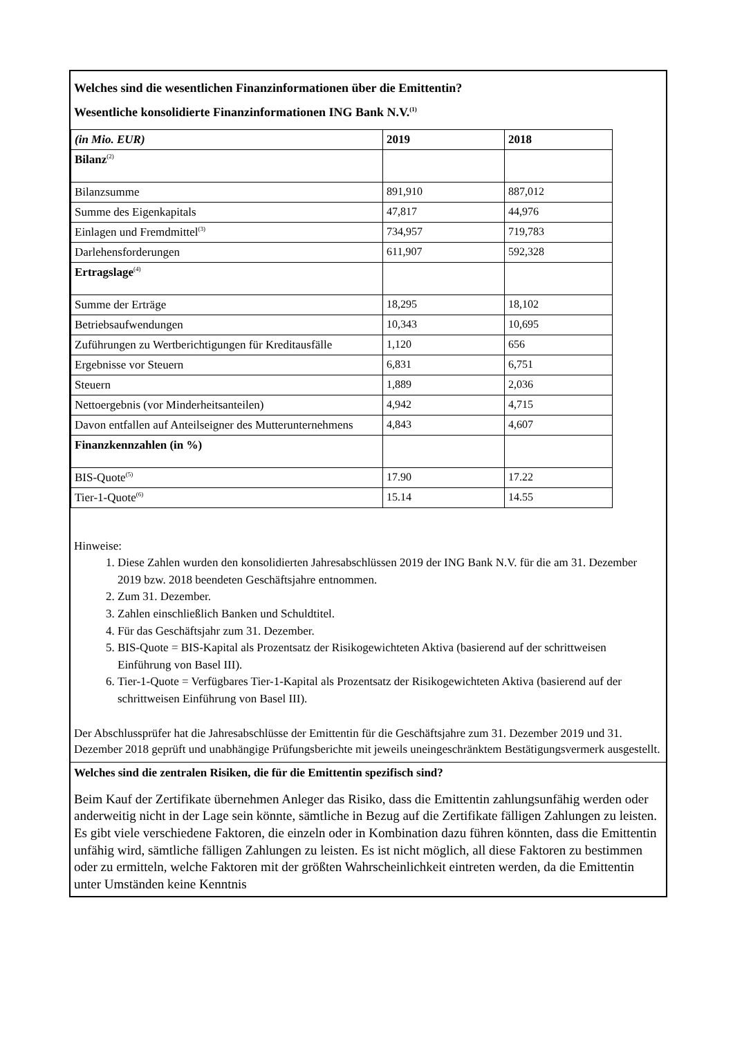Welches sind die wesentlichen Finanzinformationen über die Emittentin?
Wesentliche konsolidierte Finanzinformationen ING Bank N.V.<sup>(1)</sup>
| (in Mio. EUR) | 2019 | 2018 |
| --- | --- | --- |
| Bilanz<sup>(2)</sup> | | |
| Bilanzsumme | 891,910 | 887,012 |
| Summe des Eigenkapitals | 47,817 | 44,976 |
| Einlagen und Fremdmittel<sup>(3)</sup> | 734,957 | 719,783 |
| Darlehensforderungen | 611,907 | 592,328 |
| Ertragslage<sup>(4)</sup> | | |
| Summe der Erträge | 18,295 | 18,102 |
| Betriebsaufwendungen | 10,343 | 10,695 |
| Zuführungen zu Wertberichtigungen für Kreditausfälle | 1,120 | 656 |
| Ergebnisse vor Steuern | 6,831 | 6,751 |
| Steuern | 1,889 | 2,036 |
| Nettoergebnis (vor Minderheitsanteilen) | 4,942 | 4,715 |
| Davon entfallen auf Anteilseigner des Mutterunternehmens | 4,843 | 4,607 |
| Finanzkennzahlen (in %) | | |
| BIS-Quote<sup>(5)</sup> | 17.90 | 17.22 |
| Tier-1-Quote<sup>(6)</sup> | 15.14 | 14.55 |
Hinweise:
1. Diese Zahlen wurden den konsolidierten Jahresabschlüssen 2019 der ING Bank N.V. für die am 31. Dezember 2019 bzw. 2018 beendeten Geschäftsjahre entnommen.
2. Zum 31. Dezember.
3. Zahlen einschließlich Banken und Schuldtitel.
4. Für das Geschäftsjahr zum 31. Dezember.
5. BIS-Quote = BIS-Kapital als Prozentsatz der Risikogewichteten Aktiva (basierend auf der schrittweisen Einführung von Basel III).
6. Tier-1-Quote = Verfügbares Tier-1-Kapital als Prozentsatz der Risikogewichteten Aktiva (basierend auf der schrittweisen Einführung von Basel III).
Der Abschlussprüfer hat die Jahresabschlüsse der Emittentin für die Geschäftsjahre zum 31. Dezember 2019 und 31. Dezember 2018 geprüft und unabhängige Prüfungsberichte mit jeweils uneingeschränktem Bestätigungsvermerk ausgestellt.
Welches sind die zentralen Risiken, die für die Emittentin spezifisch sind?
Beim Kauf der Zertifikate übernehmen Anleger das Risiko, dass die Emittentin zahlungsunfähig werden oder anderweitig nicht in der Lage sein könnte, sämtliche in Bezug auf die Zertifikate fälligen Zahlungen zu leisten. Es gibt viele verschiedene Faktoren, die einzeln oder in Kombination dazu führen könnten, dass die Emittentin unfähig wird, sämtliche fälligen Zahlungen zu leisten. Es ist nicht möglich, all diese Faktoren zu bestimmen oder zu ermitteln, welche Faktoren mit der größten Wahrscheinlichkeit eintreten werden, da die Emittentin unter Umständen keine Kenntnis